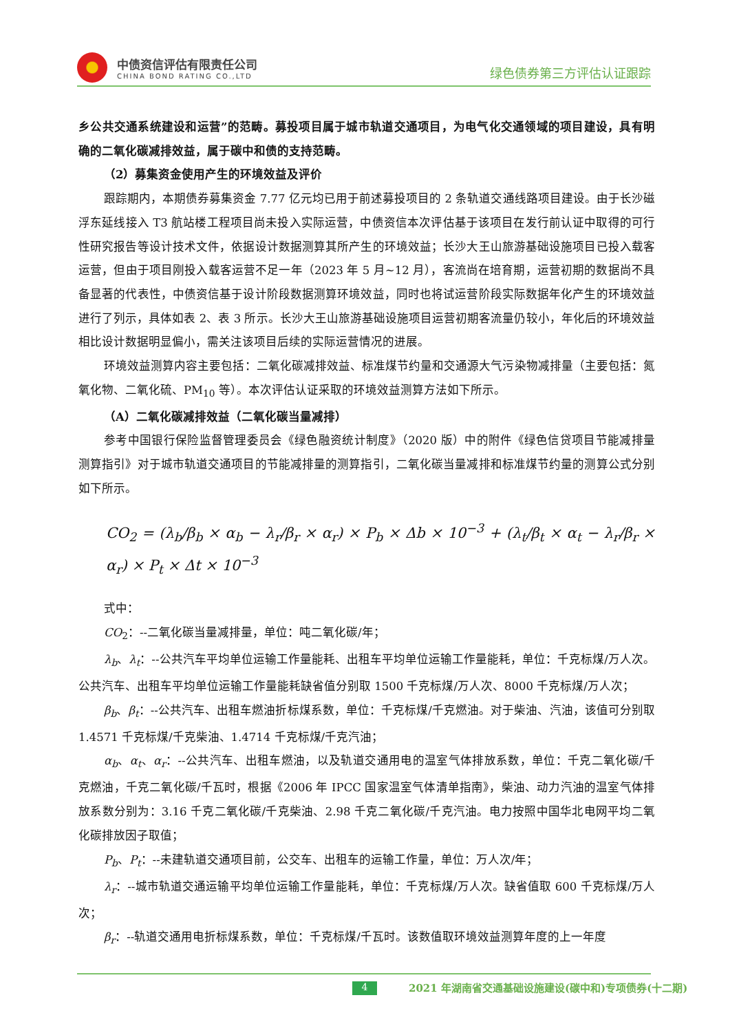中债资信评估有限责任公司
CHINA BOND RATING CO.,LTD
绿色债券第三方评估认证跟踪
乡公共交通系统建设和运营”的范畴。募投项目属于城市轨道交通项目，为电气化交通领域的项目建设，具有明确的二氧化碳减排效益，属于碳中和债的支持范畴。
（2）募集资金使用产生的环境效益及评价
跟踪期内，本期债券募集资金 7.77 亿元均已用于前述募投项目的 2 条轨道交通线路项目建设。由于长沙磁浮东延线接入 T3 航站楼工程项目尚未投入实际运营，中债资信本次评估基于该项目在发行前认证中取得的可行性研究报告等设计技术文件，依据设计数据测算其所产生的环境效益；长沙大王山旅游基础设施项目已投入载客运营，但由于项目刚投入载客运营不足一年（2023 年 5 月~12 月），客流尚在培育期，运营初期的数据尚不具备显著的代表性，中债资信基于设计阶段数据测算环境效益，同时也将试运营阶段实际数据年化产生的环境效益进行了列示，具体如表 2、表 3 所示。长沙大王山旅游基础设施项目运营初期客流量仍较小，年化后的环境效益相比设计数据明显偏小，需关注该项目后续的实际运营情况的进展。
环境效益测算内容主要包括：二氧化碳减排效益、标准煤节约量和交通源大气污染物减排量（主要包括：氮氧化物、二氧化硫、PM<sub>10</sub> 等）。本次评估认证采取的环境效益测算方法如下所示。
（A）二氧化碳减排效益（二氧化碳当量减排）
参考中国银行保险监督管理委员会《绿色融资统计制度》（2020 版）中的附件《绿色信贷项目节能减排量测算指引》对于城市轨道交通项目的节能减排量的测算指引，二氧化碳当量减排和标准煤节约量的测算公式分别如下所示。
CO<sub>2</sub> = (λ<sub>b</sub>/β<sub>b</sub> × α<sub>b</sub> − λ<sub>r</sub>/β<sub>r</sub> × α<sub>r</sub>) × P<sub>b</sub> × Δb × 10<sup>−3</sup> + (λ<sub>t</sub>/β<sub>t</sub> × α<sub>t</sub> − λ<sub>r</sub>/β<sub>r</sub> × α<sub>r</sub>) × P<sub>t</sub> × Δt × 10<sup>−3</sup>
式中：
CO<sub>2</sub>：--二氧化碳当量减排量，单位：吨二氧化碳/年；
λ<sub>b</sub>、λ<sub>t</sub>：--公共汽车平均单位运输工作量能耗、出租车平均单位运输工作量能耗，单位：千克标煤/万人次。公共汽车、出租车平均单位运输工作量能耗缺省值分别取 1500 千克标煤/万人次、8000 千克标煤/万人次；
β<sub>b</sub>、β<sub>t</sub>：--公共汽车、出租车燃油折标煤系数，单位：千克标煤/千克燃油。对于柴油、汽油，该值可分别取 1.4571 千克标煤/千克柴油、1.4714 千克标煤/千克汽油；
α<sub>b</sub>、α<sub>t</sub>、α<sub>r</sub>：--公共汽车、出租车燃油，以及轨道交通用电的温室气体排放系数，单位：千克二氧化碳/千克燃油，千克二氧化碳/千瓦时，根据《2006 年 IPCC 国家温室气体清单指南》，柴油、动力汽油的温室气体排放系数分别为：3.16 千克二氧化碳/千克柴油、2.98 千克二氧化碳/千克汽油。电力按照中国华北电网平均二氧化碳排放因子取值；
P<sub>b</sub>、P<sub>t</sub>：--未建轨道交通项目前，公交车、出租车的运输工作量，单位：万人次/年；
λ<sub>r</sub>：--城市轨道交通运输平均单位运输工作量能耗，单位：千克标煤/万人次。缺省值取 600 千克标煤/万人次；
β<sub>r</sub>：--轨道交通用电折标煤系数，单位：千克标煤/千瓦时。该数值取环境效益测算年度的上一年度
4 2021 年湖南省交通基础设施建设(碳中和)专项债券(十二期)